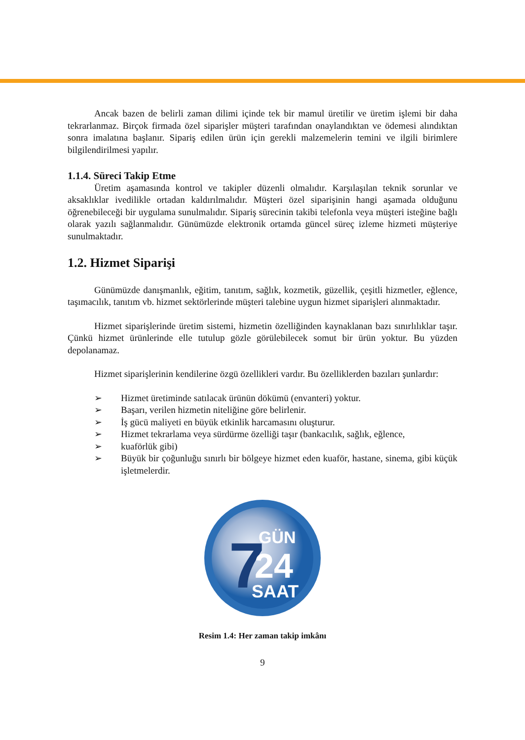Ancak bazen de belirli zaman dilimi içinde tek bir mamul üretilir ve üretim işlemi bir daha tekrarlanmaz. Birçok firmada özel siparişler müşteri tarafından onaylandıktan ve ödemesi alındıktan sonra imalatına başlanır. Sipariş edilen ürün için gerekli malzemelerin temini ve ilgili birimlere bilgilendirilmesi yapılır.
1.1.4. Süreci Takip Etme
Üretim aşamasında kontrol ve takipler düzenli olmalıdır. Karşılaşılan teknik sorunlar ve aksaklıklar ivedilikle ortadan kaldırılmalıdır. Müşteri özel siparişinin hangi aşamada olduğunu öğrenebileceği bir uygulama sunulmalıdır. Sipariş sürecinin takibi telefonla veya müşteri isteğine bağlı olarak yazılı sağlanmalıdır. Günümüzde elektronik ortamda güncel süreç izleme hizmeti müşteriye sunulmaktadır.
1.2. Hizmet Siparişi
Günümüzde danışmanlık, eğitim, tanıtım, sağlık, kozmetik, güzellik, çeşitli hizmetler, eğlence, taşımacılık, tanıtım vb. hizmet sektörlerinde müşteri talebine uygun hizmet siparişleri alınmaktadır.
Hizmet siparişlerinde üretim sistemi, hizmetin özelliğinden kaynaklanan bazı sınırlılıklar taşır. Çünkü hizmet ürünlerinde elle tutulup gözle görülebilecek somut bir ürün yoktur. Bu yüzden depolanamaz.
Hizmet siparişlerinin kendilerine özgü özellikleri vardır. Bu özelliklerden bazıları şunlardır:
➢ Hizmet üretiminde satılacak ürünün dökümü (envanteri) yoktur.
➢ Başarı, verilen hizmetin niteliğine göre belirlenir.
➢ İş gücü maliyeti en büyük etkinlik harcamasını oluşturur.
➢ Hizmet tekrarlama veya sürdürme özelliği taşır (bankacılık, sağlık, eğlence,
➢ kuaförlük gibi)
➢ Büyük bir çoğunluğu sınırlı bir bölgeye hizmet eden kuaför, hastane, sinema, gibi küçük işletmelerdir.
7
GÜN
24
SAAT
Resim 1.4: Her zaman takip imkânı
9